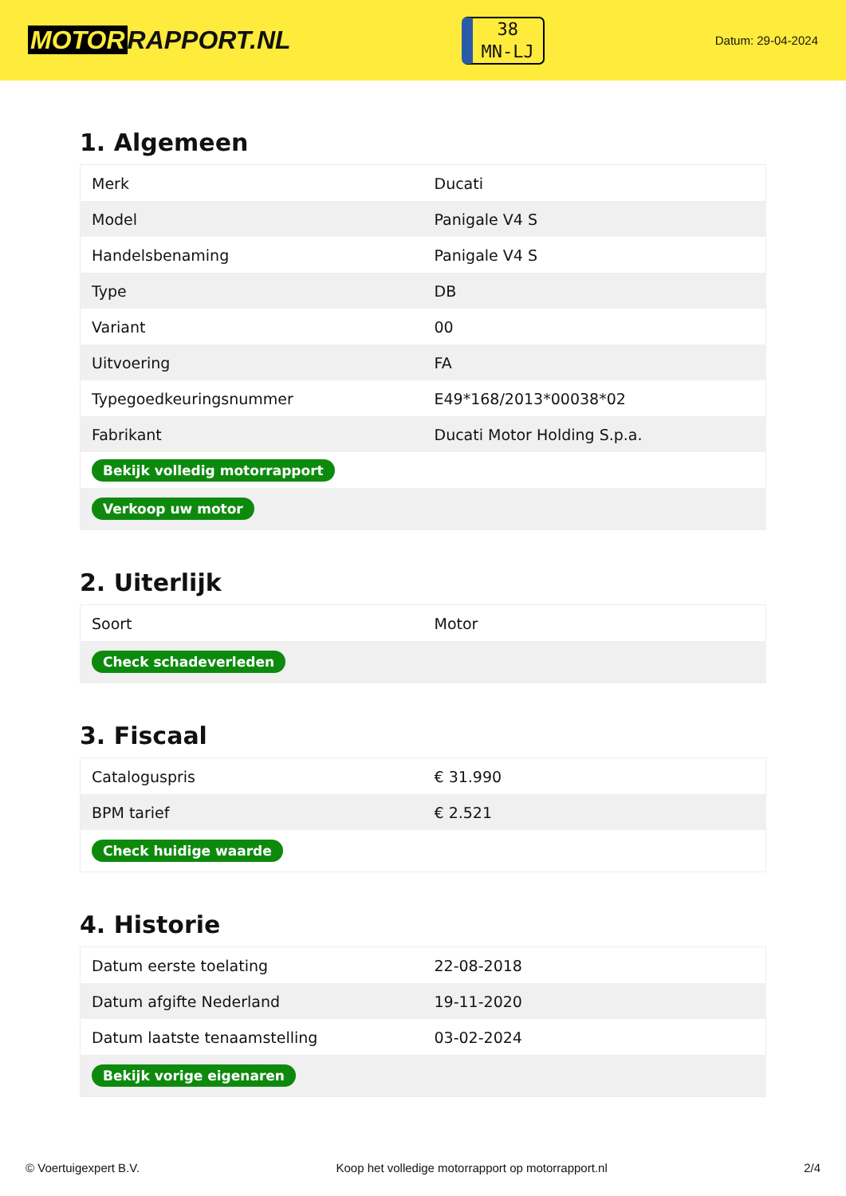MOTOR RAPPORT.NL
38
MN-LJ
Datum: 29-04-2024
1. Algemeen
| Merk | Ducati |
| Model | Panigale V4 S |
| Handelsbenaming | Panigale V4 S |
| Type | DB |
| Variant | 00 |
| Uitvoering | FA |
| Typegoedkeuringsnummer | E49*168/2013*00038*02 |
| Fabrikant | Ducati Motor Holding S.p.a. |
| Bekijk volledig motorrapport | |
| Verkoop uw motor | |
2. Uiterlijk
| Soort | Motor |
| Check schadeverleden | |
3. Fiscaal
| Cataloguspris | € 31.990 |
| BPM tarief | € 2.521 |
| Check huidige waarde | |
4. Historie
| Datum eerste toelating | 22-08-2018 |
| Datum afgifte Nederland | 19-11-2020 |
| Datum laatste tenaamstelling | 03-02-2024 |
| Bekijk vorige eigenaren | |
© Voertuigexpert B.V. Koop het volledige motorrapport op motorrapport.nl 2/4